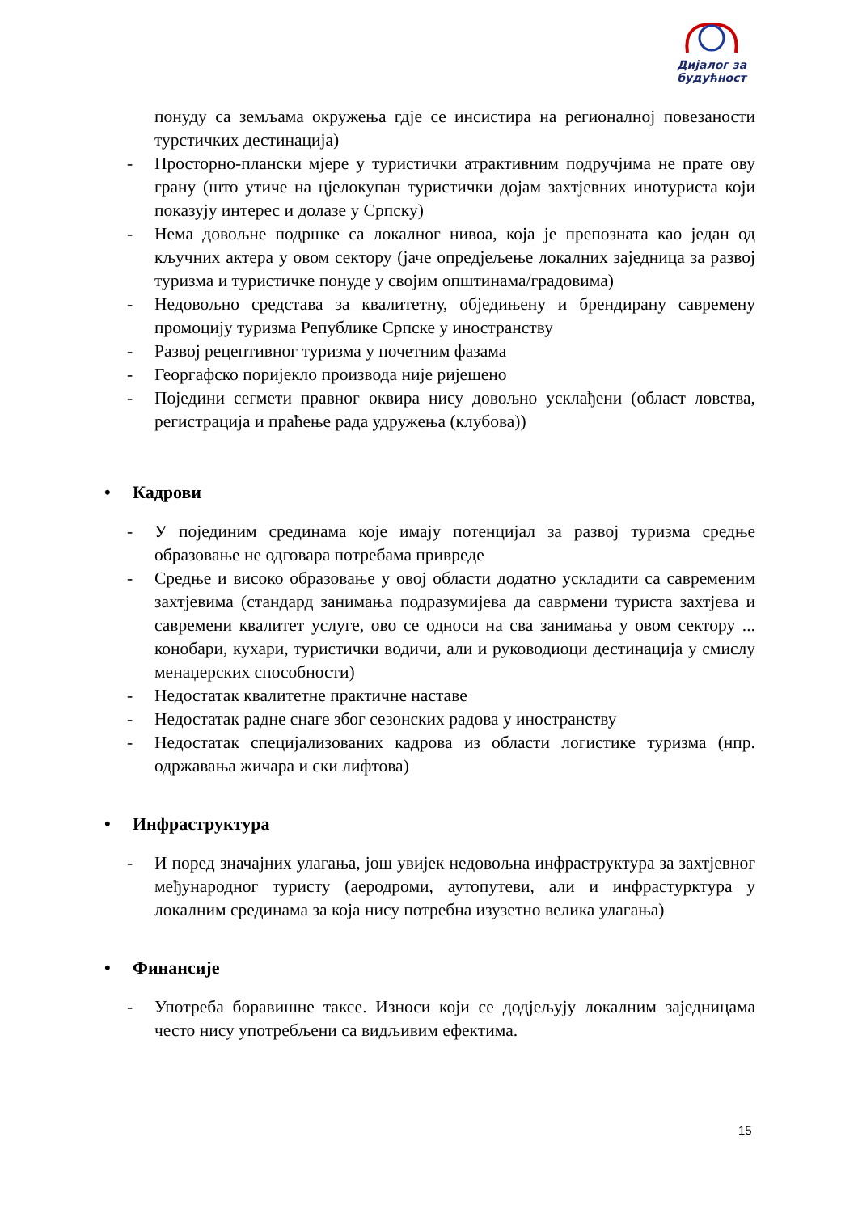Дијалог за
будућност
понуду са земљама окружења гдје се инсистира на регионалној повезаности турстичких дестинација)
- Просторно-плански мјере у туристички атрактивним подручјима не прате ову грану (што утиче на цјелокупан туристички дојам захтјевних инотуриста који показују интерес и долазе у Српску)
- Нема довољне подршке са локалног нивоа, која је препозната као један од кључних актера у овом сектору (јаче опредјељење локалних заједница за развој туризма и туристичке понуде у својим општинама/градовима)
- Недовољно средстава за квалитетну, обједињену и брендирану савремену промоцију туризма Републике Српске у иностранству
- Развој рецептивног туризма у почетним фазама
- Георгафско поријекло производа није ријешено
- Поједини сегмети правног оквира нису довољно усклађени (област ловства, регистрација и праћење рада удружења (клубова))
• Кадрови
- У појединим срединама које имају потенцијал за развој туризма средње образовање не одговара потребама привреде
- Средње и високо образовање у овој области додатно ускладити са савременим захтјевима (стандард занимања подразумијева да саврмени туриста захтјева и савремени квалитет услуге, ово се односи на сва занимања у овом сектору ... конобари, кухари, туристички водичи, али и руководиоци дестинација у смислу менаџерских способности)
- Недостатак квалитетне практичне наставе
- Недостатак радне снаге због сезонских радова у иностранству
- Недостатак специјализованих кадрова из области логистике туризма (нпр. одржавања жичара и ски лифтова)
• Инфраструктура
- И поред значајних улагања, још увијек недовољна инфраструктура за захтјевног међународног туристу (аеродроми, аутопутеви, али и инфрастурктура у локалним срединама за која нису потребна изузетно велика улагања)
• Финансије
- Употреба боравишне таксе. Износи који се додјељују локалним заједницама често нису употребљени са видљивим ефектима.
15